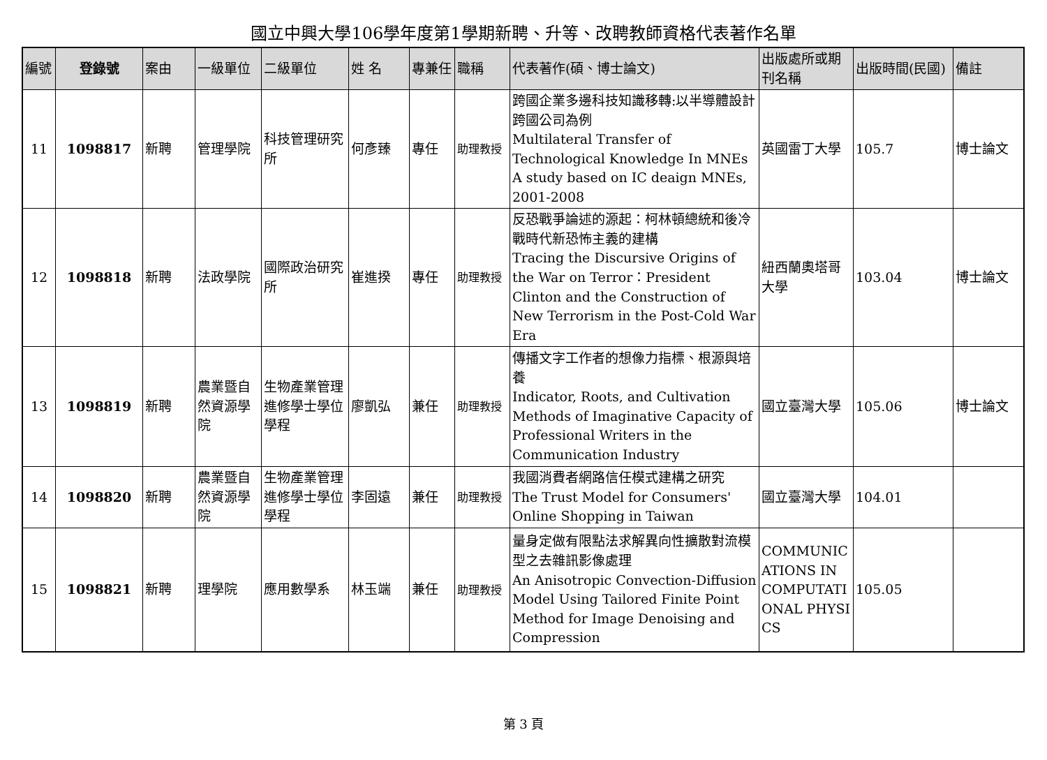國立中興大學106學年度第1學期新聘、升等、改聘教師資格代表著作名單
| 編號 | 登錄號 | 案由 | 一級單位 | 二級單位 | 姓 名 | 專兼任 | 職稱 | 代表著作(碩、博士論文) | 出版處所或期刊名稱 | 出版時間(民國) | 備註 |
| --- | --- | --- | --- | --- | --- | --- | --- | --- | --- | --- | --- |
| 11 | 1098817 | 新聘 | 管理學院 | 科技管理研究所 | 何彥臻 | 專任 | 助理教授 | 跨國企業多邊科技知識移轉:以半導體設計跨國公司為例 Multilateral Transfer of Technological Knowledge In MNEs A study based on IC deaign MNEs, 2001-2008 | 英國雷丁大學 | 105.7 | 博士論文 |
| 12 | 1098818 | 新聘 | 法政學院 | 國際政治研究所 | 崔進揆 | 專任 | 助理教授 | 反恐戰爭論述的源起：柯林頓總統和後冷戰時代新恐怖主義的建構 Tracing the Discursive Origins of the War on Terror：President Clinton and the Construction of New Terrorism in the Post-Cold War Era | 紐西蘭奧塔哥大學 | 103.04 | 博士論文 |
| 13 | 1098819 | 新聘 | 農業暨自然資源學院 | 生物產業管理進修學士學位學程 | 廖凱弘 | 兼任 | 助理教授 | 傳播文字工作者的想像力指標、根源與培養 Indicator, Roots, and Cultivation Methods of Imaginative Capacity of Professional Writers in the Communication Industry | 國立臺灣大學 | 105.06 | 博士論文 |
| 14 | 1098820 | 新聘 | 農業暨自然資源學院 | 生物產業管理進修學士學位學程 | 李固遠 | 兼任 | 助理教授 | 我國消費者網路信任模式建構之研究 The Trust Model for Consumers' Online Shopping in Taiwan | 國立臺灣大學 | 104.01 | |
| 15 | 1098821 | 新聘 | 理學院 | 應用數學系 | 林玉端 | 兼任 | 助理教授 | 量身定做有限點法求解異向性擴散對流模型之去雜訊影像處理 An Anisotropic Convection-Diffusion Model Using Tailored Finite Point Method for Image Denoising and Compression | COMMUNICATIONS IN COMPUTATIONAL PHYSICS | 105.05 | |
第 3 頁